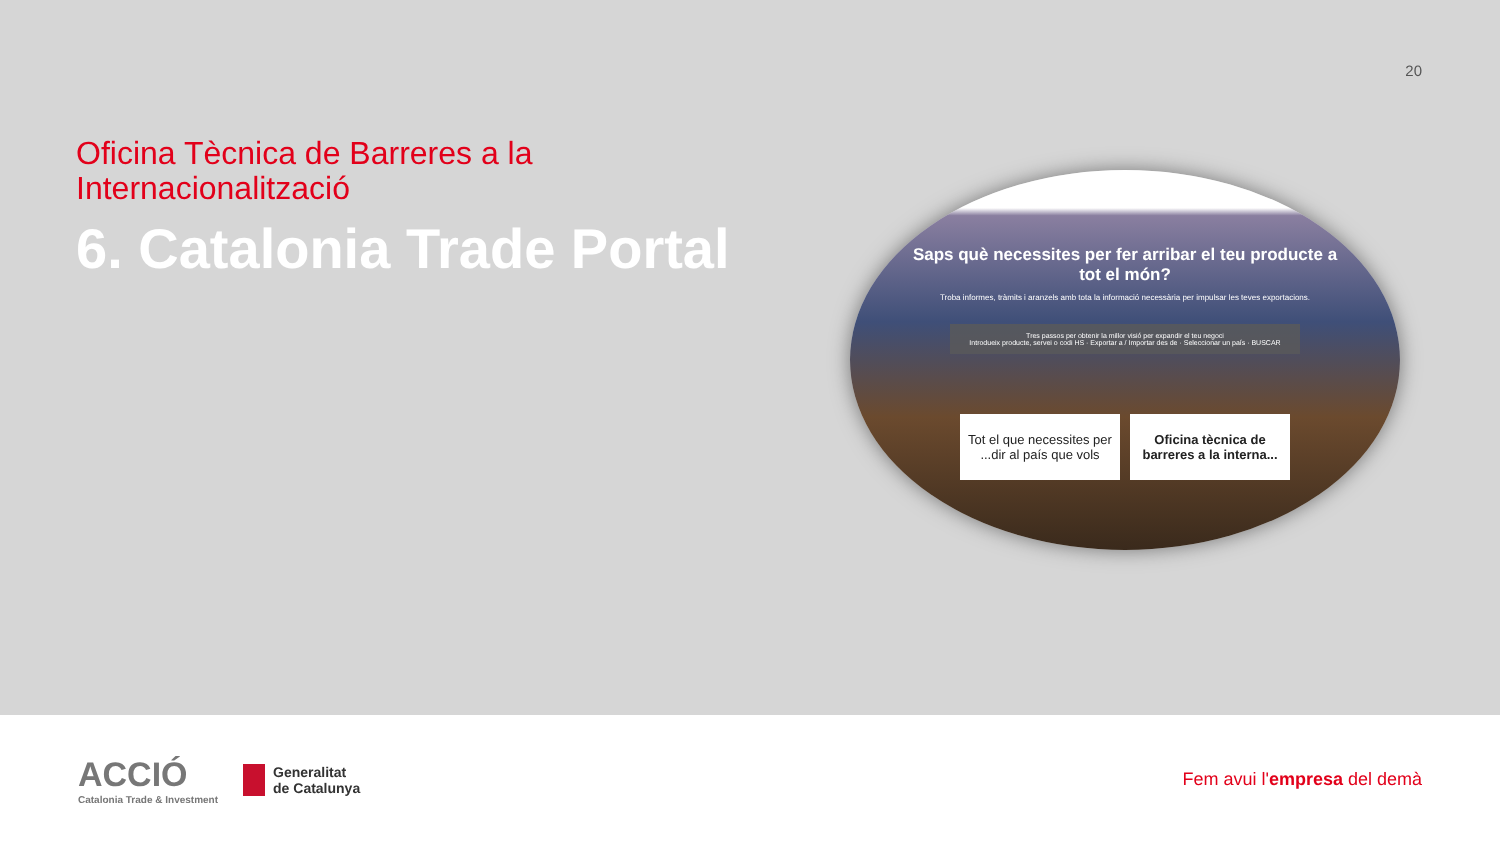20
Oficina Tècnica de Barreres a la Internacionalització
6. Catalonia Trade Portal
Saps què necessites per fer arribar el teu producte a tot el món?
Troba informes, tràmits i aranzels amb tota la informació necessària per impulsar les teves exportacions.
Tres passos per obtenir la millor visió per expandir el teu negoci
Introdueix producte, servei o codi HS · Exportar a / Importar des de · Seleccionar un país · BUSCAR
Tot el que necessites per ...dir al país que vols
Oficina tècnica de barreres a la interna...
ACCIÓ
Catalonia Trade & Investment
Generalitat
de Catalunya
Fem avui l'empresa del demà